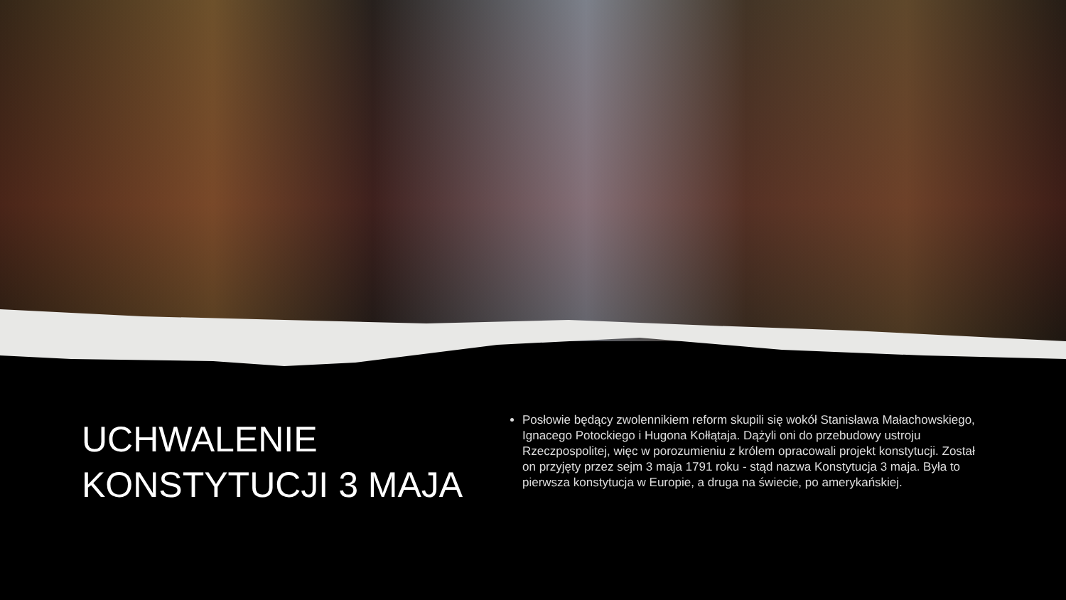UCHWALENIE KONSTYTUCJI 3 MAJA
Posłowie będący zwolennikiem reform skupili się wokół Stanisława Małachowskiego, Ignacego Potockiego i Hugona Kołłątaja. Dążyli oni do przebudowy ustroju Rzeczpospolitej, więc w porozumieniu z królem opracowali projekt konstytucji. Został on przyjęty przez sejm 3 maja 1791 roku - stąd nazwa Konstytucja 3 maja. Była to pierwsza konstytucja w Europie, a druga na świecie, po amerykańskiej.